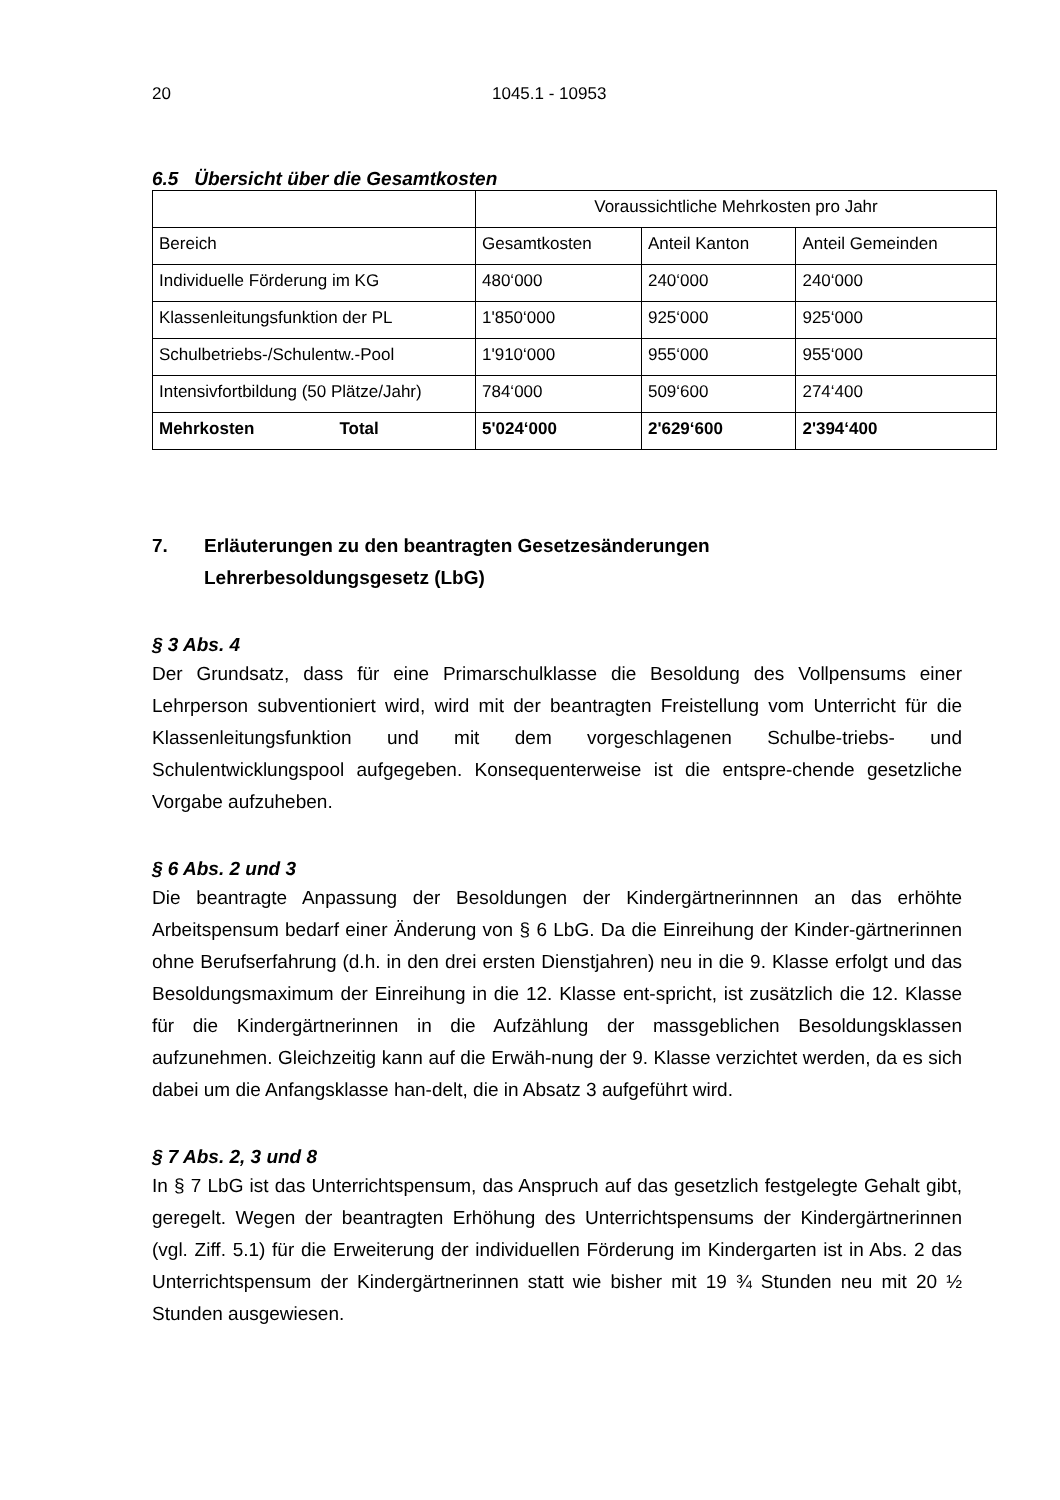20 1045.1 - 10953
6.5 Übersicht über die Gesamtkosten
| | Voraussichtliche Mehrkosten pro Jahr | | |
| Bereich | Gesamtkosten | Anteil Kanton | Anteil Gemeinden |
| Individuelle Förderung im KG | 480‘000 | 240‘000 | 240‘000 |
| Klassenleitungsfunktion der PL | 1'850‘000 | 925‘000 | 925‘000 |
| Schulbetriebs-/Schulentw.-Pool | 1'910‘000 | 955‘000 | 955‘000 |
| Intensivfortbildung (50 Plätze/Jahr) | 784‘000 | 509‘600 | 274‘400 |
| Mehrkosten Total | 5'024‘000 | 2'629‘600 | 2'394‘400 |
7. Erläuterungen zu den beantragten Gesetzesänderungen
Lehrerbesoldungsgesetz (LbG)
§ 3 Abs. 4
Der Grundsatz, dass für eine Primarschulklasse die Besoldung des Vollpensums einer Lehrperson subventioniert wird, wird mit der beantragten Freistellung vom Unterricht für die Klassenleitungsfunktion und mit dem vorgeschlagenen Schulbe-triebs- und Schulentwicklungspool aufgegeben. Konsequenterweise ist die entspre-chende gesetzliche Vorgabe aufzuheben.
§ 6 Abs. 2 und 3
Die beantragte Anpassung der Besoldungen der Kindergärtnerinnnen an das erhöhte Arbeitspensum bedarf einer Änderung von § 6 LbG. Da die Einreihung der Kinder-gärtnerinnen ohne Berufserfahrung (d.h. in den drei ersten Dienstjahren) neu in die 9. Klasse erfolgt und das Besoldungsmaximum der Einreihung in die 12. Klasse ent-spricht, ist zusätzlich die 12. Klasse für die Kindergärtnerinnen in die Aufzählung der massgeblichen Besoldungsklassen aufzunehmen. Gleichzeitig kann auf die Erwäh-nung der 9. Klasse verzichtet werden, da es sich dabei um die Anfangsklasse han-delt, die in Absatz 3 aufgeführt wird.
§ 7 Abs. 2, 3 und 8
In § 7 LbG ist das Unterrichtspensum, das Anspruch auf das gesetzlich festgelegte Gehalt gibt, geregelt. Wegen der beantragten Erhöhung des Unterrichtspensums der Kindergärtnerinnen (vgl. Ziff. 5.1) für die Erweiterung der individuellen Förderung im Kindergarten ist in Abs. 2 das Unterrichtspensum der Kindergärtnerinnen statt wie bisher mit 19 ¾ Stunden neu mit 20 ½ Stunden ausgewiesen.